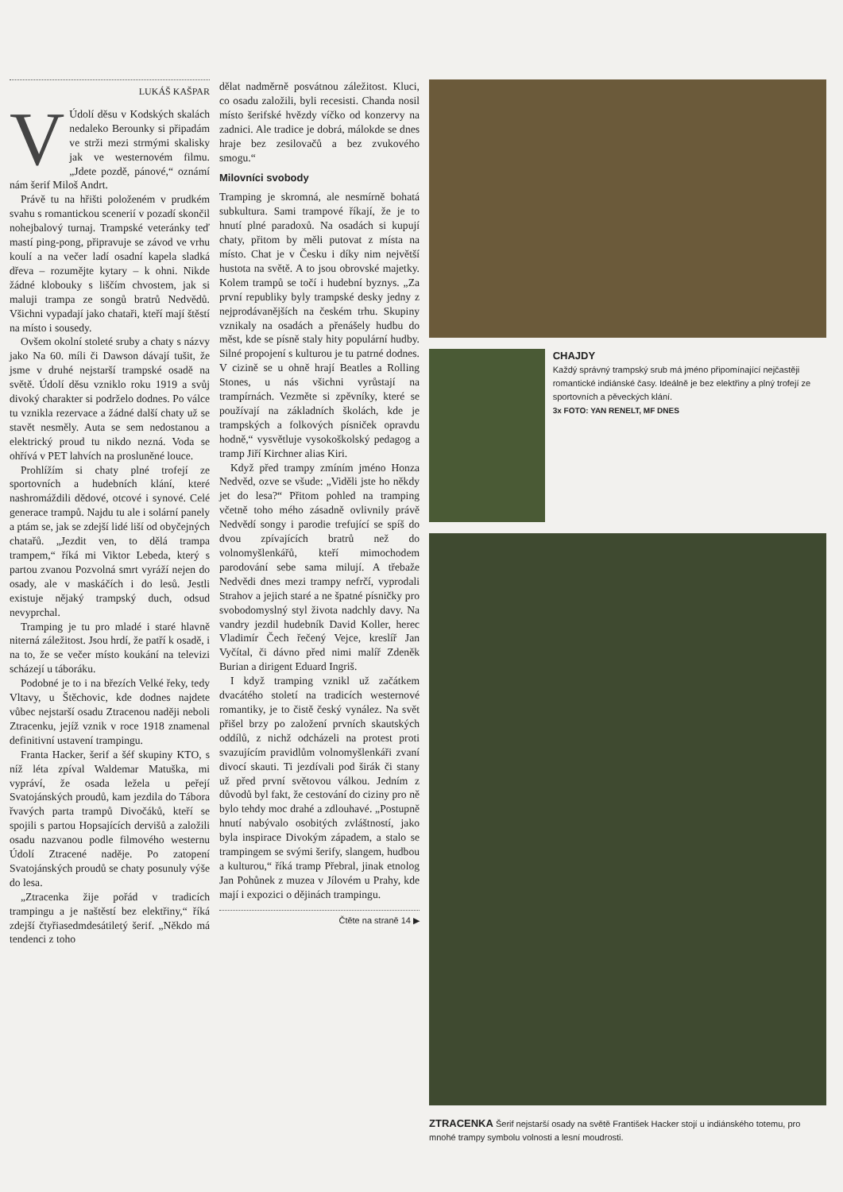LUKÁŠ KAŠPAR
V Údolí děsu v Kodských skalách nedaleko Berounky si připadám ve strži mezi strmými skalisky jak ve westernovém filmu. „Jdete pozdě, pánové,“ oznámí nám šerif Miloš Andrt.
Právě tu na hřišti položeném v prudkém svahu s romantickou scenerií v pozadí skončil nohejbalový turnaj. Trampské veteránky teď mastí ping-pong, připravuje se závod ve vrhu koulí a na večer ladí osadní kapela sladká dřeva – rozumějte kytary – k ohni. Nikde žádné klobouky s liščím chvostem, jak si maluji trampa ze songů bratrů Nedvědů. Všichni vypadají jako chataři, kteří mají štěstí na místo i sousedy.
Ovšem okolní stoleté sruby a chaty s názvy jako Na 60. míli či Dawson dávají tušit, že jsme v druhé nejstarší trampské osadě na světě. Údolí děsu vzniklo roku 1919 a svůj divoký charakter si podrželo dodnes. Po válce tu vznikla rezervace a žádné další chaty už se stavět nesměly. Auta se sem nedostanou a elektrický proud tu nikdo nezná. Voda se ohřívá v PET lahvích na prosluněné louce.
Prohlížím si chaty plné trofejí ze sportovních a hudebních klání, které nashromáždili dědové, otcové i synové. Celé generace trampů. Najdu tu ale i solární panely a ptám se, jak se zdejší lidé liší od obyčejných chatařů. „Jezdit ven, to dělá trampa trampem,“ říká mi Viktor Lebeda, který s partou zvanou Pozvolná smrt vyráží nejen do osady, ale v maskáčích i do lesů. Jestli existuje nějaký trampský duch, odsud nevyprchal.
Tramping je tu pro mladé i staré hlavně niterná záležitost. Jsou hrdí, že patří k osadě, i na to, že se večer místo koukání na televizi scházejí u táboráku.
Podobné je to i na březích Velké řeky, tedy Vltavy, u Štěchovic, kde dodnes najdete vůbec nejstarší osadu Ztracenou naději neboli Ztracenku, jejíž vznik v roce 1918 znamenal definitivní ustavení trampingu.
Franta Hacker, šerif a šéf skupiny KTO, s níž léta zpíval Waldemar Matuška, mi vypráví, že osada ležela u peřejí Svatojánských proudů, kam jezdila do Tábora řvavých parta trampů Divočáků, kteří se spojili s partou Hopsajících dervišů a založili osadu nazvanou podle filmového westernu Údolí Ztracené naděje. Po zatopení Svatojánských proudů se chaty posunuly výše do lesa.
„Ztracenka žije pořád v tradicích trampingu a je naštěstí bez elektřiny,“ říká zdejší čtyřiasedmdesátiletý šerif. „Někdo má tendenci z toho
dělat nadměrně posvátnou záležitost. Kluci, co osadu založili, byli recesisti. Chanda nosil místo šerifské hvězdy víčko od konzervy na zadnici. Ale tradice je dobrá, málokde se dnes hraje bez zesilovačů a bez zvukového smogu.“
Milovníci svobody
Tramping je skromná, ale nesmírně bohatá subkultura. Sami trampové říkají, že je to hnutí plné paradoxů. Na osadách si kupují chaty, přitom by měli putovat z místa na místo. Chat je v Česku i díky nim největší hustota na světě. A to jsou obrovské majetky. Kolem trampů se točí i hudební byznys. „Za první republiky byly trampské desky jedny z nejprodávanějších na českém trhu. Skupiny vznikaly na osadách a přenášely hudbu do měst, kde se písně staly hity populární hudby. Silné propojení s kulturou je tu patrné dodnes. V cizině se u ohně hrají Beatles a Rolling Stones, u nás všichni vyrůstají na trampírnách. Vezměte si zpěvníky, které se používají na základních školách, kde je trampských a folkových písniček opravdu hodně,“ vysvětluje vysokoškolský pedagog a tramp Jiří Kirchner alias Kiri.
Když před trampy zmíním jméno Honza Nedvěd, ozve se všude: „Viděli jste ho někdy jet do lesa?“ Přitom pohled na tramping včetně toho mého zásadně ovlivnily právě Nedvědí songy i parodie trefující se spíš do dvou zpívajících bratrů než do volnomyšlenkářů, kteří mimochodem parodování sebe sama milují. A třebaže Nedvědi dnes mezi trampy nefrčí, vyprodali Strahov a jejich staré a ne špatné písničky pro svobodomyslný styl života nadchly davy. Na vandry jezdil hudebník David Koller, herec Vladimír Čech řečený Vejce, kreslíř Jan Vyčítal, či dávno před nimi malíř Zdeněk Burian a dirigent Eduard Ingriš.
I když tramping vznikl už začátkem dvacátého století na tradicích westernové romantiky, je to čistě český vynález. Na svět přišel brzy po založení prvních skautských oddílů, z nichž odcházeli na protest proti svazujícím pravidlům volnomyšlenkáři zvaní divocí skauti. Ti jezdívali pod širák či stany už před první světovou válkou. Jedním z důvodů byl fakt, že cestování do ciziny pro ně bylo tehdy moc drahé a zdlouhavé. „Postupně hnutí nabývalo osobitých zvláštností, jako byla inspirace Divokým západem, a stalo se trampingem se svými šerify, slangem, hudbou a kulturou,“ říká tramp Přebral, jinak etnolog Jan Pohůnek z muzea v Jílovém u Prahy, kde mají i expozici o dějinách trampingu.
Čtěte na straně 14 ▶
CHAJDY
Každý správný trampský srub má jméno připomínající nejčastěji romantické indiánské časy. Ideálně je bez elektřiny a plný trofejí ze sportovních a pěveckých klání.
3x FOTO: YAN RENELT, MF DNES
ZTRACENKA Šerif nejstarší osady na světě František Hacker stojí u indiánského totemu, pro mnohé trampy symbolu volnosti a lesní moudrosti.